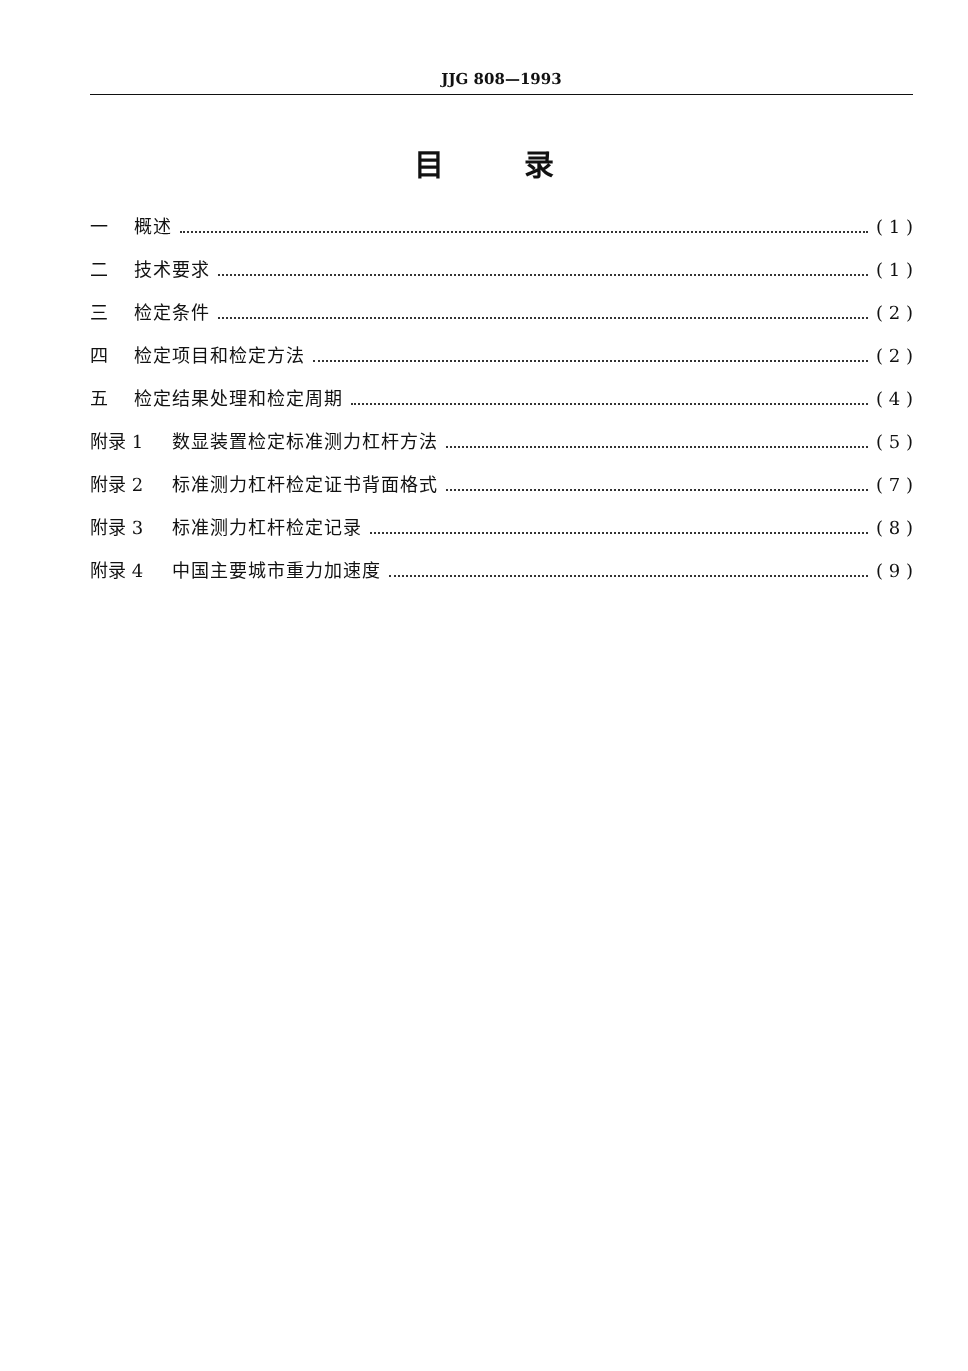JJG 808—1993
目 录
一 概述 ( 1 )
二 技术要求 ( 1 )
三 检定条件 ( 2 )
四 检定项目和检定方法 ( 2 )
五 检定结果处理和检定周期 ( 4 )
附录 1 数显装置检定标准测力杠杆方法 ( 5 )
附录 2 标准测力杠杆检定证书背面格式 ( 7 )
附录 3 标准测力杠杆检定记录 ( 8 )
附录 4 中国主要城市重力加速度 ( 9 )